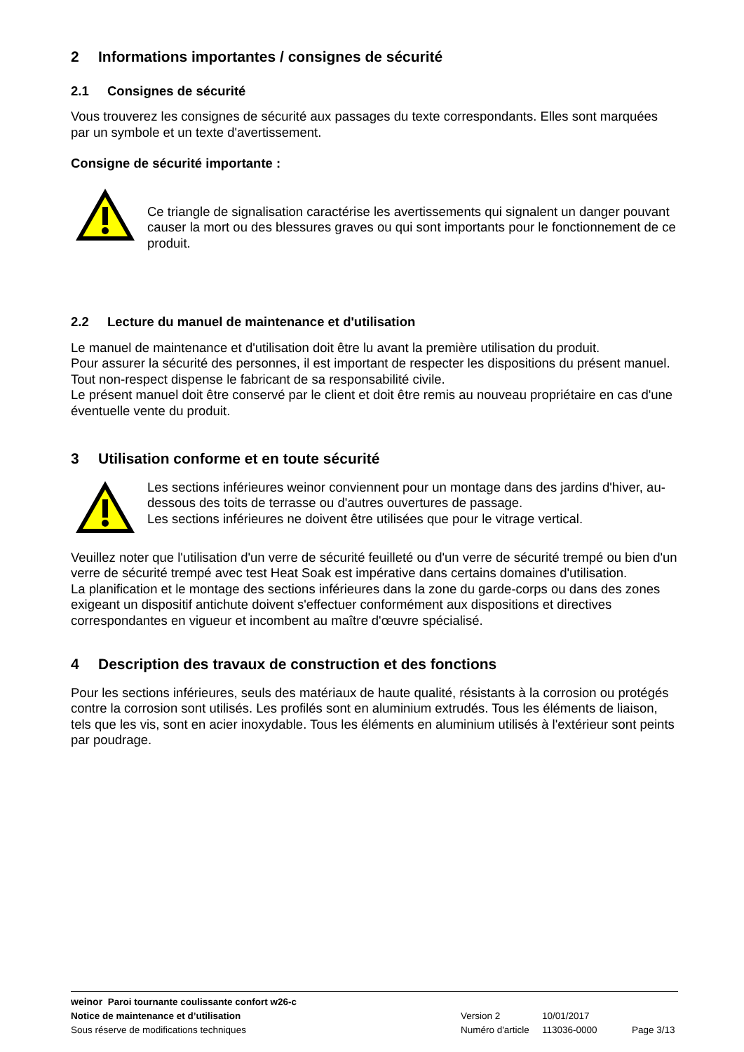2 Informations importantes / consignes de sécurité
2.1 Consignes de sécurité
Vous trouverez les consignes de sécurité aux passages du texte correspondants. Elles sont marquées par un symbole et un texte d'avertissement.
Consigne de sécurité importante :
Ce triangle de signalisation caractérise les avertissements qui signalent un danger pouvant causer la mort ou des blessures graves ou qui sont importants pour le fonctionnement de ce produit.
2.2 Lecture du manuel de maintenance et d'utilisation
Le manuel de maintenance et d'utilisation doit être lu avant la première utilisation du produit.
Pour assurer la sécurité des personnes, il est important de respecter les dispositions du présent manuel.
Tout non-respect dispense le fabricant de sa responsabilité civile.
Le présent manuel doit être conservé par le client et doit être remis au nouveau propriétaire en cas d'une éventuelle vente du produit.
3 Utilisation conforme et en toute sécurité
Les sections inférieures weinor conviennent pour un montage dans des jardins d'hiver, au-dessous des toits de terrasse ou d'autres ouvertures de passage.
Les sections inférieures ne doivent être utilisées que pour le vitrage vertical.
Veuillez noter que l'utilisation d'un verre de sécurité feuilleté ou d'un verre de sécurité trempé ou bien d'un verre de sécurité trempé avec test Heat Soak est impérative dans certains domaines d'utilisation.
La planification et le montage des sections inférieures dans la zone du garde-corps ou dans des zones exigeant un dispositif antichute doivent s'effectuer conformément aux dispositions et directives correspondantes en vigueur et incombent au maître d'œuvre spécialisé.
4 Description des travaux de construction et des fonctions
Pour les sections inférieures, seuls des matériaux de haute qualité, résistants à la corrosion ou protégés contre la corrosion sont utilisés. Les profilés sont en aluminium extrudés. Tous les éléments de liaison, tels que les vis, sont en acier inoxydable. Tous les éléments en aluminium utilisés à l'extérieur sont peints par poudrage.
weinor Paroi tournante coulissante confort w26-c
Notice de maintenance et d’utilisation Version 2 10/01/2017
Sous réserve de modifications techniques Numéro d'article 113036-0000 Page 3/13